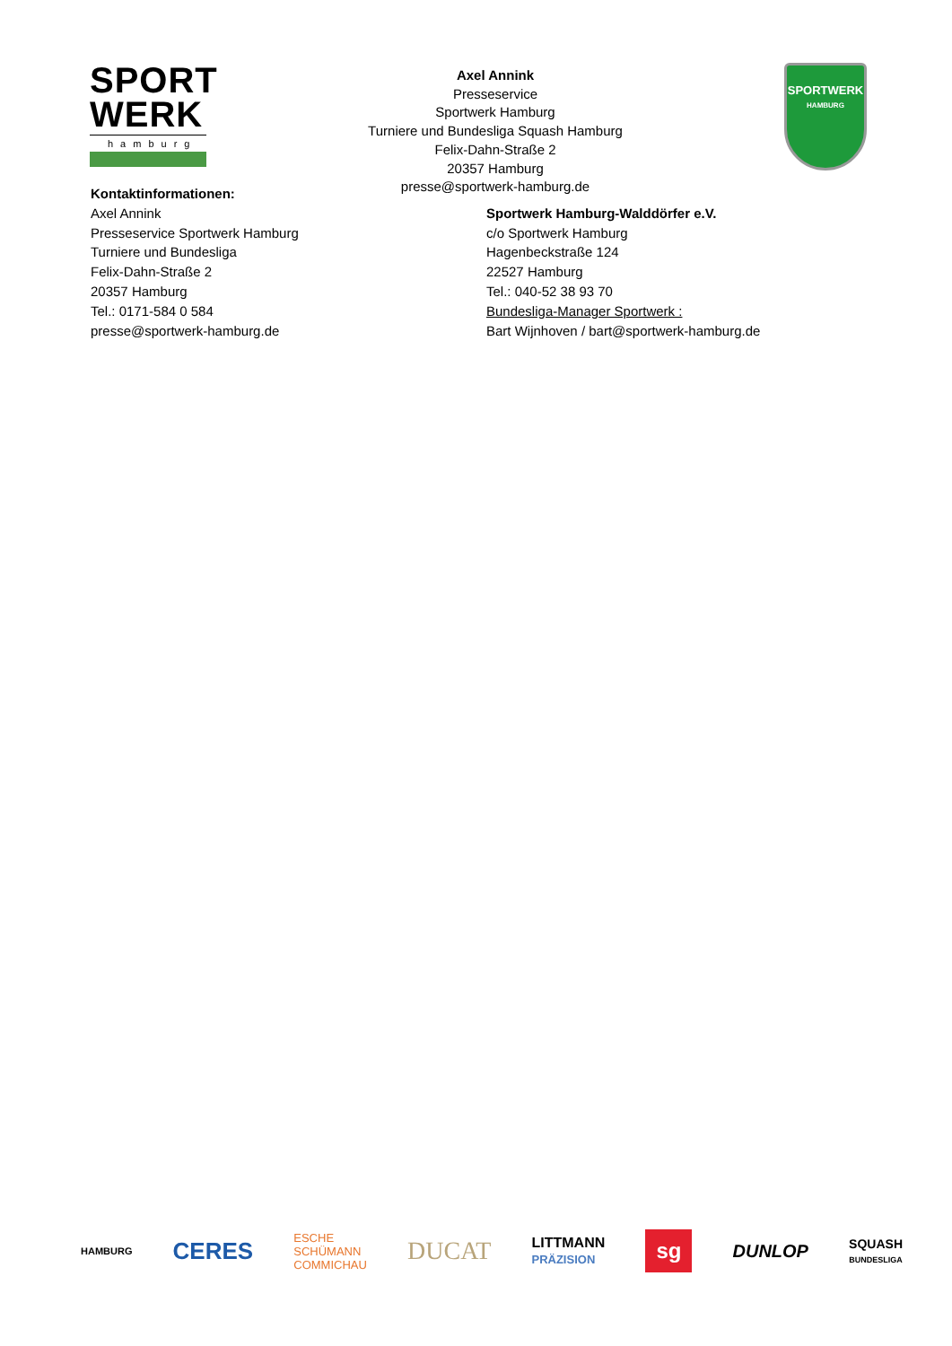SPORT
WERK
hamburg
Axel Annink
Presseservice
Sportwerk Hamburg
Turniere und Bundesliga Squash Hamburg
Felix-Dahn-Straße 2
20357 Hamburg
presse@sportwerk-hamburg.de
SPORTWERK
HAMBURG
Kontaktinformationen:
Axel Annink
Presseservice Sportwerk Hamburg
Turniere und Bundesliga
Felix-Dahn-Straße 2
20357 Hamburg
Tel.: 0171-584 0 584
presse@sportwerk-hamburg.de
Sportwerk Hamburg-Walddörfer e.V.
c/o Sportwerk Hamburg
Hagenbeckstraße 124
22527 Hamburg
Tel.: 040-52 38 93 70
Bundesliga-Manager Sportwerk :
Bart Wijnhoven / bart@sportwerk-hamburg.de
HAMBURG CERES ESCHE
SCHÜMANN
COMMICHAU DUCAT LITTMANN
PRÄZISION sg DUNLOP SQUASH
BUNDESLIGA